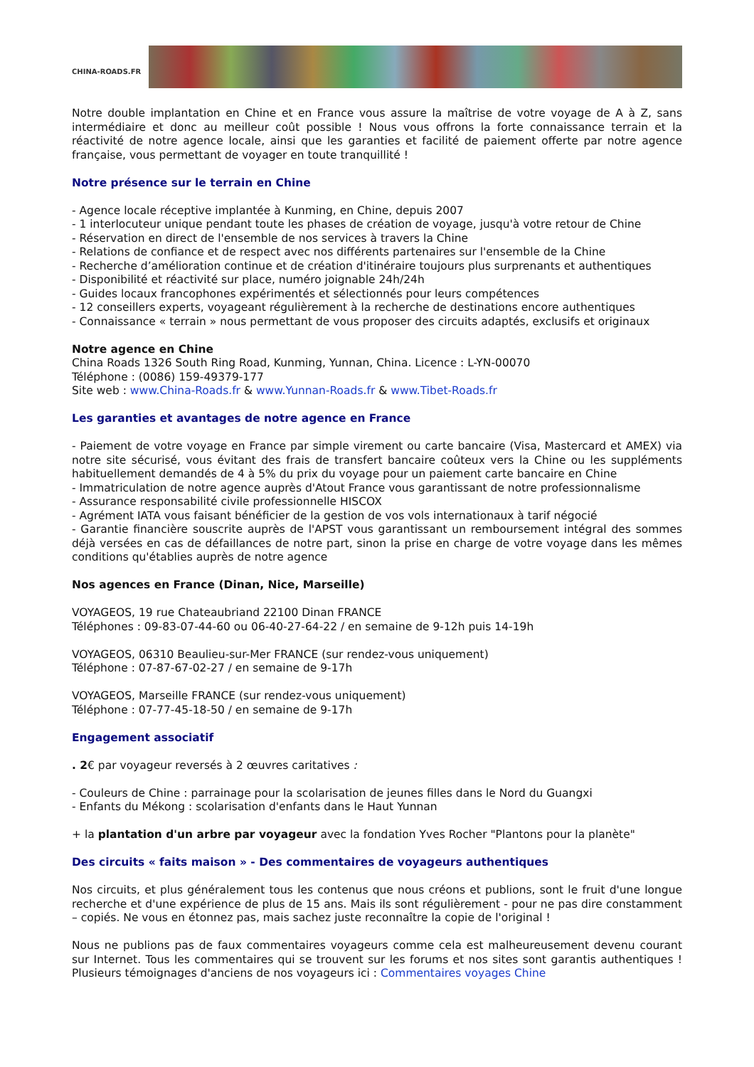CHINA-ROADS.FR
Notre double implantation en Chine et en France vous assure la maîtrise de votre voyage de A à Z, sans intermédiaire et donc au meilleur coût possible ! Nous vous offrons la forte connaissance terrain et la réactivité de notre agence locale, ainsi que les garanties et facilité de paiement offerte par notre agence française, vous permettant de voyager en toute tranquillité !
Notre présence sur le terrain en Chine
- Agence locale réceptive implantée à Kunming, en Chine, depuis 2007
- 1 interlocuteur unique pendant toute les phases de création de voyage, jusqu'à votre retour de Chine
- Réservation en direct de l'ensemble de nos services à travers la Chine
- Relations de confiance et de respect avec nos différents partenaires sur l'ensemble de la Chine
- Recherche d’amélioration continue et de création d'itinéraire toujours plus surprenants et authentiques
- Disponibilité et réactivité sur place, numéro joignable 24h/24h
- Guides locaux francophones expérimentés et sélectionnés pour leurs compétences
- 12 conseillers experts, voyageant régulièrement à la recherche de destinations encore authentiques
- Connaissance « terrain » nous permettant de vous proposer des circuits adaptés, exclusifs et originaux
Notre agence en Chine
China Roads 1326 South Ring Road, Kunming, Yunnan, China. Licence : L-YN-00070
Téléphone : (0086) 159-49379-177
Site web : www.China-Roads.fr & www.Yunnan-Roads.fr & www.Tibet-Roads.fr
Les garanties et avantages de notre agence en France
- Paiement de votre voyage en France par simple virement ou carte bancaire (Visa, Mastercard et AMEX) via notre site sécurisé, vous évitant des frais de transfert bancaire coûteux vers la Chine ou les suppléments habituellement demandés de 4 à 5% du prix du voyage pour un paiement carte bancaire en Chine
- Immatriculation de notre agence auprès d'Atout France vous garantissant de notre professionnalisme
- Assurance responsabilité civile professionnelle HISCOX
- Agrément IATA vous faisant bénéficier de la gestion de vos vols internationaux à tarif négocié
- Garantie financière souscrite auprès de l'APST vous garantissant un remboursement intégral des sommes déjà versées en cas de défaillances de notre part, sinon la prise en charge de votre voyage dans les mêmes conditions qu'établies auprès de notre agence
Nos agences en France (Dinan, Nice, Marseille)
VOYAGEOS, 19 rue Chateaubriand 22100 Dinan FRANCE
Téléphones : 09-83-07-44-60 ou 06-40-27-64-22 / en semaine de 9-12h puis 14-19h
VOYAGEOS, 06310 Beaulieu-sur-Mer FRANCE (sur rendez-vous uniquement)
Téléphone : 07-87-67-02-27 / en semaine de 9-17h
VOYAGEOS, Marseille FRANCE (sur rendez-vous uniquement)
Téléphone : 07-77-45-18-50 / en semaine de 9-17h
Engagement associatif
. 2€ par voyageur reversés à 2 œuvres caritatives :
- Couleurs de Chine : parrainage pour la scolarisation de jeunes filles dans le Nord du Guangxi
- Enfants du Mékong : scolarisation d'enfants dans le Haut Yunnan
+ la plantation d'un arbre par voyageur avec la fondation Yves Rocher "Plantons pour la planète"
Des circuits « faits maison » - Des commentaires de voyageurs authentiques
Nos circuits, et plus généralement tous les contenus que nous créons et publions, sont le fruit d'une longue recherche et d'une expérience de plus de 15 ans. Mais ils sont régulièrement - pour ne pas dire constamment – copiés. Ne vous en étonnez pas, mais sachez juste reconnaître la copie de l'original !
Nous ne publions pas de faux commentaires voyageurs comme cela est malheureusement devenu courant sur Internet. Tous les commentaires qui se trouvent sur les forums et nos sites sont garantis authentiques ! Plusieurs témoignages d'anciens de nos voyageurs ici : Commentaires voyages Chine